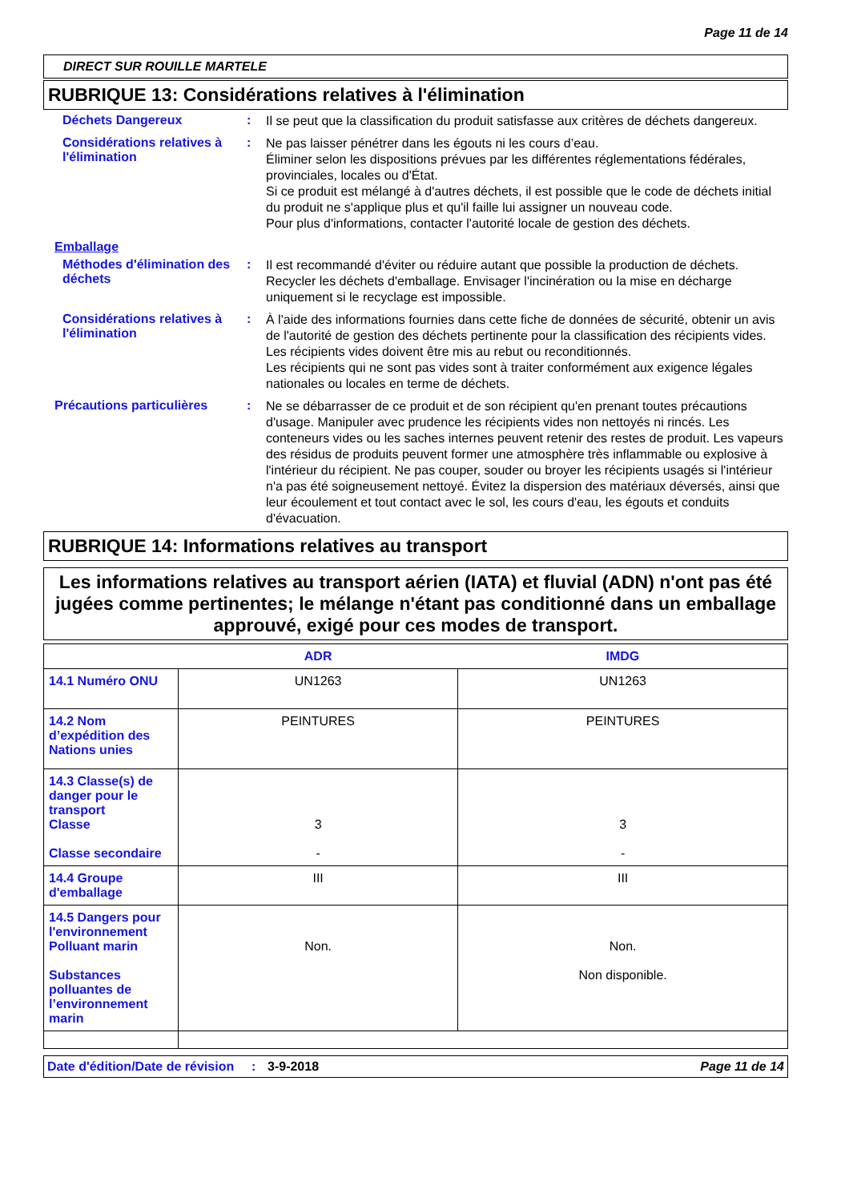Page 11 de 14
DIRECT SUR ROUILLE MARTELE
RUBRIQUE 13: Considérations relatives à l'élimination
Déchets Dangereux :
Il se peut que la classification du produit satisfasse aux critères de déchets dangereux.
Considérations relatives à l'élimination
:
Ne pas laisser pénétrer dans les égouts ni les cours d’eau.
Éliminer selon les dispositions prévues par les différentes réglementations fédérales, provinciales, locales ou d'État.
Si ce produit est mélangé à d'autres déchets, il est possible que le code de déchets initial du produit ne s'applique plus et qu'il faille lui assigner un nouveau code.
Pour plus d'informations, contacter l'autorité locale de gestion des déchets.
Emballage
Méthodes d'élimination des déchets
:
Il est recommandé d'éviter ou réduire autant que possible la production de déchets. Recycler les déchets d'emballage. Envisager l'incinération ou la mise en décharge uniquement si le recyclage est impossible.
Considérations relatives à l'élimination
:
À l'aide des informations fournies dans cette fiche de données de sécurité, obtenir un avis de l'autorité de gestion des déchets pertinente pour la classification des récipients vides.
Les récipients vides doivent être mis au rebut ou reconditionnés.
Les récipients qui ne sont pas vides sont à traiter conformément aux exigence légales nationales ou locales en terme de déchets.
Précautions particulières :
Ne se débarrasser de ce produit et de son récipient qu'en prenant toutes précautions d'usage. Manipuler avec prudence les récipients vides non nettoyés ni rincés. Les conteneurs vides ou les saches internes peuvent retenir des restes de produit. Les vapeurs des résidus de produits peuvent former une atmosphère très inflammable ou explosive à l'intérieur du récipient. Ne pas couper, souder ou broyer les récipients usagés si l'intérieur n'a pas été soigneusement nettoyé. Évitez la dispersion des matériaux déversés, ainsi que leur écoulement et tout contact avec le sol, les cours d'eau, les égouts et conduits d'évacuation.
RUBRIQUE 14: Informations relatives au transport
Les informations relatives au transport aérien (IATA) et fluvial (ADN) n'ont pas été jugées comme pertinentes; le mélange n'étant pas conditionné dans un emballage approuvé, exigé pour ces modes de transport.
| | ADR | IMDG |
| --- | --- | --- |
| 14.1 Numéro ONU | UN1263 | UN1263 |
| 14.2 Nom d’expédition des Nations unies | PEINTURES | PEINTURES |
| 14.3 Classe(s) de danger pour le transport Classe Classe secondaire | 3 - | 3 - |
| 14.4 Groupe d'emballage | III | III |
| 14.5 Dangers pour l'environnement Polluant marin Substances polluantes de l’environnement marin | Non. | Non. Non disponible. |
Date d'édition/Date de révision
: 3-9-2018 Page 11 de 14